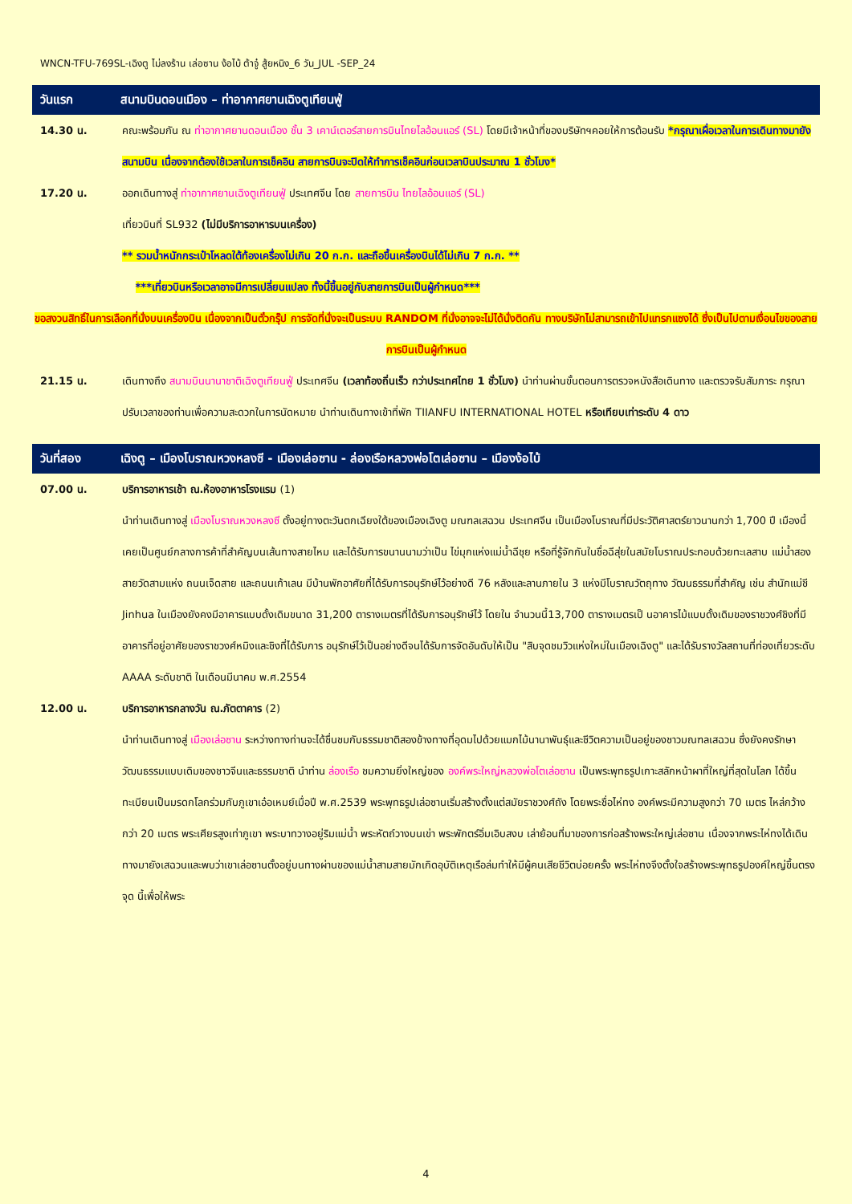WNCN-TFU-769SL-เฉิงตู ไม่ลงร้าน เล่อซาน ง้อไบ้ ต้าจู๋ สู้ยหนิง_6 วัน_JUL -SEP_24
วันแรก สนามบินดอนเมือง – ท่าอากาศยานเฉิงตูเทียนฟู่
14.30 น. คณะพร้อมกัน ณ ท่าอากาศยานดอนเมือง ชั้น 3 เคาน์เตอร์สายการบินไทยไลอ้อนแอร์ (SL) โดยมีเจ้าหน้าที่ของบริษัทฯคอยให้การต้อนรับ *กรุณาเผื่อเวลาในการเดินทางมายังสนามบิน เนื่องจากต้องใช้เวลาในการเช็คอิน สายการบินจะปิดให้ทำการเช็คอินก่อนเวลาบินประมาณ 1 ชั่วโมง*
17.20 น. ออกเดินทางสู่ ท่าอากาศยานเฉิงตูเทียนฟู่ ประเทศจีน โดย สายการบิน ไทยไลอ้อนแอร์ (SL)
เที่ยวบินที่ SL932 (ไม่มีบริการอาหารบนเครื่อง)
** รวมน้ำหนักกระเป๋าโหลดใต้ท้องเครื่องไม่เกิน 20 ก.ก. และถือขึ้นเครื่องบินได้ไม่เกิน 7 ก.ก. **
***เที่ยวบินหรือเวลาอาจมีการเปลี่ยนแปลง ทั้งนี้ขึ้นอยู่กับสายการบินเป็นผู้กำหนด***
ขอสงวนสิทธิ์ในการเลือกที่นั่งบนเครื่องบิน เนื่องจากเป็นตั๋วกรุ๊ป การจัดที่นั่งจะเป็นระบบ RANDOM ที่นั่งอาจจะไม่ได้นั่งติดกัน ทางบริษัทไม่สามารถเข้าไปแทรกแซงได้ ซึ่งเป็นไปตามเงื่อนไขของสายการบินเป็นผู้กำหนด
21.15 น. เดินทางถึง สนามบินนานาชาติเฉิงตูเทียนฟู่ ประเทศจีน (เวลาท้องถิ่นเร็ว กว่าประเทศไทย 1 ชั่วโมง) นำท่านผ่านขั้นตอนการตรวจหนังสือเดินทาง และตรวจรับสัมภาระ กรุณาปรับเวลาของท่านเพื่อความสะดวกในการนัดหมาย นำท่านเดินทางเข้าที่พัก TIIANFU INTERNATIONAL HOTEL หรือเทียบเท่าระดับ 4 ดาว
วันที่สอง เฉิงตู – เมืองโบราณหวงหลงซี - เมืองเล่อซาน - ล่องเรือหลวงพ่อโตเล่อซาน – เมืองง้อไบ้
07.00 น. บริการอาหารเช้า ณ.ห้องอาหารโรงแรม (1)
นำท่านเดินทางสู่ เมืองโบราณหวงหลงซี ตั้งอยู่ทางตะวันตกเฉียงใต้ของเมืองเฉิงตู มณฑลเสฉวน ประเทศจีน เป็นเมืองโบราณที่มีประวัติศาสตร์ยาวนานกว่า 1,700 ปี เมืองนี้เคยเป็นศูนย์กลางการค้าที่สำคัญบนเส้นทางสายไหม และได้รับการขนานนามว่าเป็น ไข่มุกแห่งแม่น้ำฉีชุย หรือที่รู้จักกันในชื่อฉีสุ่ยในสมัยโบราณประกอบด้วยทะเลสาบ แม่น้ำสองสายวัดสามแห่ง ถนนเจ็ดสาย และถนนเก้าเลน มีบ้านพักอาศัยที่ได้รับการอนุรักษ์ไว้อย่างดี 76 หลังและลานภายใน 3 แห่งมีโบราณวัตถุทาง วัฒนธรรมที่สำคัญ เช่น สำนักแม่ชี Jinhua ในเมืองยังคงมีอาคารแบบดั้งเดิมขนาด 31,200 ตารางเมตรที่ได้รับการอนุรักษ์ไว้ โดยใน จำนวนนี้13,700 ตารางเมตรเป็ นอาคารไม้แบบดั้งเดิมของราชวงศ์ชิงที่มีอาคารที่อยู่อาศัยของราชวงศ์หมิงและชิงที่ได้รับการ อนุรักษ์ไว้เป็นอย่างดีจนได้รับการจัดอันดับให้เป็น "สิบจุดชมวิวแห่งใหม่ในเมืองเฉิงตู" และได้รับรางวัลสถานที่ท่องเที่ยวระดับ AAAA ระดับชาติ ในเดือนมีนาคม พ.ศ.2554
12.00 น. บริการอาหารกลางวัน ณ.ภัตตาคาร (2)
นำท่านเดินทางสู่ เมืองเล่อซาน ระหว่างทางท่านจะได้ชื่นชมกับธรรมชาติสองข้างทางที่อุดมไปด้วยแมกไม้นานาพันธุ์และชีวิตความเป็นอยู่ของชาวมณฑลเสฉวน ซึ่งยังคงรักษาวัฒนธรรมแบบเดิมของชาวจีนและธรรมชาติ นำท่าน ล่องเรือ ชมความยิ่งใหญ่ของ องค์พระใหญ่หลวงพ่อโตเล่อซาน เป็นพระพุทธรูปเกาะสลักหน้าผาที่ใหญ่ที่สุดในโลก ได้ขึ้นทะเบียนเป็นมรดกโลกร่วมกับภูเขาเอ๋อเหมย์เมื่อปี พ.ศ.2539 พระพุทธรูปเล่อซานเริ่มสร้างตั้งแต่สมัยราชวงศ์ถัง โดยพระชื่อไห่ทง องค์พระมีความสูงกว่า 70 เมตร ไหล่กว้างกว่า 20 เมตร พระเศียรสูงเท่าภูเขา พระบาทวางอยู่ริมแม่น้ำ พระหัตถ์วางบนเข่า พระพักตร์อิ่มเอิบสงบ เล่าย้อนที่มาของการก่อสร้างพระใหญ่เล่อซาน เนื่องจากพระไห่ทงได้เดินทางมายังเสฉวนและพบว่าเขาเล่อซานตั้งอยู่บนทางผ่านของแม่น้ำสามสายมักเกิดอุบัติเหตุเรือล่มทำให้มีผู้คนเสียชีวิตบ่อยครั้ง พระไห่ทงจึงตั้งใจสร้างพระพุทธรูปองค์ใหญ่ขึ้นตรงจุด นี้เพื่อให้พระ
4